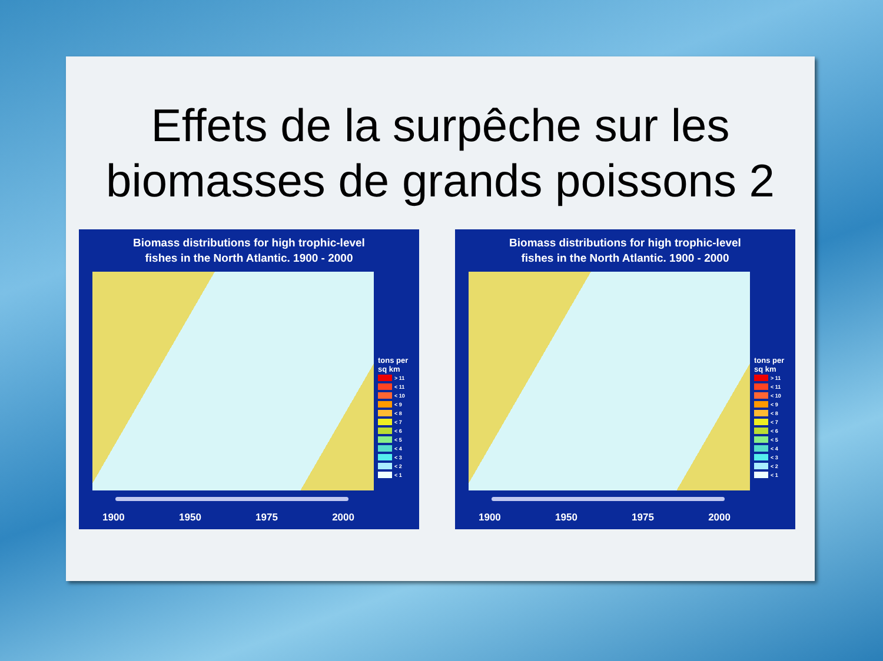Effets de la surpêche sur les
biomasses de grands poissons 2
Biomass distributions for high trophic-level
fishes in the North Atlantic. 1900 - 2000
tons per
sq km
> 11
< 11
< 10
< 9
< 8
< 7
< 6
< 5
< 4
< 3
< 2
< 1
1900 1950 1975 2000
Biomass distributions for high trophic-level
fishes in the North Atlantic. 1900 - 2000
tons per
sq km
> 11
< 11
< 10
< 9
< 8
< 7
< 6
< 5
< 4
< 3
< 2
< 1
1900 1950 1975 2000